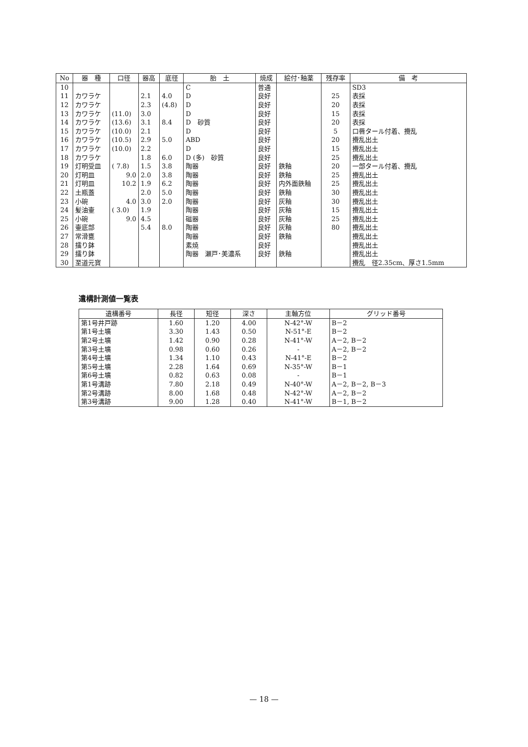| No | 器 種 | 口径 | 器高 | 底径 | 胎 土 | 焼成 | 絵付･釉薬 | 残存率 | 備 考 |
| --- | --- | --- | --- | --- | --- | --- | --- | --- | --- |
| 10 | | | | | C | 普通 | | | SD3 |
| 11 | カワラケ | | 2.1 | 4.0 | D | 良好 | | 25 | 表採 |
| 12 | カワラケ | | 2.3 | (4.8) | D | 良好 | | 20 | 表採 |
| 13 | カワラケ | (11.0) | 3.0 | | D | 良好 | | 15 | 表採 |
| 14 | カワラケ | (13.6) | 3.1 | 8.4 | D 砂質 | 良好 | | 20 | 表採 |
| 15 | カワラケ | (10.0) | 2.1 | | D | 良好 | | 5 | 口唇タール付着、攪乱 |
| 16 | カワラケ | (10.5) | 2.9 | 5.0 | ABD | 良好 | | 20 | 攪乱出土 |
| 17 | カワラケ | (10.0) | 2.2 | | D | 良好 | | 15 | 攪乱出土 |
| 18 | カワラケ | | 1.8 | 6.0 | D (多) 砂質 | 良好 | | 25 | 攪乱出土 |
| 19 | 灯明受皿 | ( 7.8) | 1.5 | 3.8 | 陶器 | 良好 | 鉄釉 | 20 | 一部タール付着、攪乱 |
| 20 | 灯明皿 | 9.0 | 2.0 | 3.8 | 陶器 | 良好 | 鉄釉 | 25 | 攪乱出土 |
| 21 | 灯明皿 | 10.2 | 1.9 | 6.2 | 陶器 | 良好 | 内外面鉄釉 | 25 | 攪乱出土 |
| 22 | 土瓶蓋 | | 2.0 | 5.0 | 陶器 | 良好 | 鉄釉 | 30 | 攪乱出土 |
| 23 | 小碗 | 4.0 | 3.0 | 2.0 | 陶器 | 良好 | 灰釉 | 30 | 攪乱出土 |
| 24 | 髪油壷 | ( 3.0) | 1.9 | | 陶器 | 良好 | 灰釉 | 15 | 攪乱出土 |
| 25 | 小碗 | 9.0 | 4.5 | | 磁器 | 良好 | 灰釉 | 25 | 攪乱出土 |
| 26 | 壷底部 | | 5.4 | 8.0 | 陶器 | 良好 | 灰釉 | 80 | 攪乱出土 |
| 27 | 常滑甕 | | | | 陶器 | 良好 | 鉄釉 | | 攪乱出土 |
| 28 | 擂り鉢 | | | | 素焼 | 良好 | | | 攪乱出土 |
| 29 | 擂り鉢 | | | | 陶器 瀬戸･美濃系 | 良好 | 鉄釉 | | 攪乱出土 |
| 30 | 至道元寳 | | | | | | | | 攪乱 径2.35cm、厚さ1.5mm |
遺構計測値一覧表
| 遺構番号 | 長径 | 短径 | 深さ | 主軸方位 | グリッド番号 |
| --- | --- | --- | --- | --- | --- |
| 第1号井戸跡 | 1.60 | 1.20 | 4.00 | N-42°-W | B－2 |
| 第1号土壙 | 3.30 | 1.43 | 0.50 | N-51°-E | B－2 |
| 第2号土壙 | 1.42 | 0.90 | 0.28 | N-41°-W | A－2, B－2 |
| 第3号土壙 | 0.98 | 0.60 | 0.26 | - | A－2, B－2 |
| 第4号土壙 | 1.34 | 1.10 | 0.43 | N-41°-E | B－2 |
| 第5号土壙 | 2.28 | 1.64 | 0.69 | N-35°-W | B－1 |
| 第6号土壙 | 0.82 | 0.63 | 0.08 | - | B－1 |
| 第1号溝跡 | 7.80 | 2.18 | 0.49 | N-40°-W | A－2, B－2, B－3 |
| 第2号溝跡 | 8.00 | 1.68 | 0.48 | N-42°-W | A－2, B－2 |
| 第3号溝跡 | 9.00 | 1.28 | 0.40 | N-41°-W | B－1, B－2 |
— 18 —